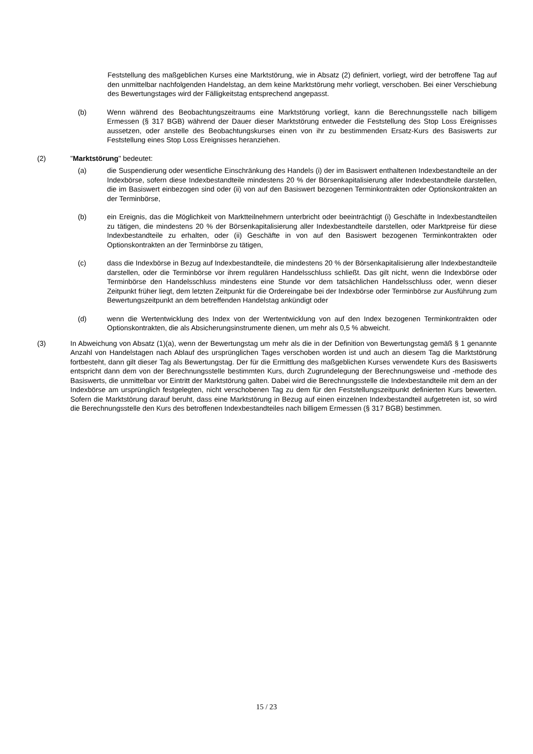Feststellung des maßgeblichen Kurses eine Marktstörung, wie in Absatz (2) definiert, vorliegt, wird der betroffene Tag auf den unmittelbar nachfolgenden Handelstag, an dem keine Marktstörung mehr vorliegt, verschoben. Bei einer Verschiebung des Bewertungstages wird der Fälligkeitstag entsprechend angepasst.
(b) Wenn während des Beobachtungszeitraums eine Marktstörung vorliegt, kann die Berechnungsstelle nach billigem Ermessen (§ 317 BGB) während der Dauer dieser Marktstörung entweder die Feststellung des Stop Loss Ereignisses aussetzen, oder anstelle des Beobachtungskurses einen von ihr zu bestimmenden Ersatz-Kurs des Basiswerts zur Feststellung eines Stop Loss Ereignisses heranziehen.
(2) "Marktstörung" bedeutet:
(a) die Suspendierung oder wesentliche Einschränkung des Handels (i) der im Basiswert enthaltenen Indexbestandteile an der Indexbörse, sofern diese Indexbestandteile mindestens 20 % der Börsenkapitalisierung aller Indexbestandteile darstellen, die im Basiswert einbezogen sind oder (ii) von auf den Basiswert bezogenen Terminkontrakten oder Optionskontrakten an der Terminbörse,
(b) ein Ereignis, das die Möglichkeit von Marktteilnehmern unterbricht oder beeinträchtigt (i) Geschäfte in Indexbestandteilen zu tätigen, die mindestens 20 % der Börsenkapitalisierung aller Indexbestandteile darstellen, oder Marktpreise für diese Indexbestandteile zu erhalten, oder (ii) Geschäfte in von auf den Basiswert bezogenen Terminkontrakten oder Optionskontrakten an der Terminbörse zu tätigen,
(c) dass die Indexbörse in Bezug auf Indexbestandteile, die mindestens 20 % der Börsenkapitalisierung aller Indexbestandteile darstellen, oder die Terminbörse vor ihrem regulären Handelsschluss schließt. Das gilt nicht, wenn die Indexbörse oder Terminbörse den Handelsschluss mindestens eine Stunde vor dem tatsächlichen Handelsschluss oder, wenn dieser Zeitpunkt früher liegt, dem letzten Zeitpunkt für die Ordereingabe bei der Indexbörse oder Terminbörse zur Ausführung zum Bewertungszeitpunkt an dem betreffenden Handelstag ankündigt oder
(d) wenn die Wertentwicklung des Index von der Wertentwicklung von auf den Index bezogenen Terminkontrakten oder Optionskontrakten, die als Absicherungsinstrumente dienen, um mehr als 0,5 % abweicht.
(3) In Abweichung von Absatz (1)(a), wenn der Bewertungstag um mehr als die in der Definition von Bewertungstag gemäß § 1 genannte Anzahl von Handelstagen nach Ablauf des ursprünglichen Tages verschoben worden ist und auch an diesem Tag die Marktstörung fortbesteht, dann gilt dieser Tag als Bewertungstag. Der für die Ermittlung des maßgeblichen Kurses verwendete Kurs des Basiswerts entspricht dann dem von der Berechnungsstelle bestimmten Kurs, durch Zugrundelegung der Berechnungsweise und -methode des Basiswerts, die unmittelbar vor Eintritt der Marktstörung galten. Dabei wird die Berechnungsstelle die Indexbestandteile mit dem an der Indexbörse am ursprünglich festgelegten, nicht verschobenen Tag zu dem für den Feststellungszeitpunkt definierten Kurs bewerten. Sofern die Marktstörung darauf beruht, dass eine Marktstörung in Bezug auf einen einzelnen Indexbestandteil aufgetreten ist, so wird die Berechnungsstelle den Kurs des betroffenen Indexbestandteiles nach billigem Ermessen (§ 317 BGB) bestimmen.
15 / 23